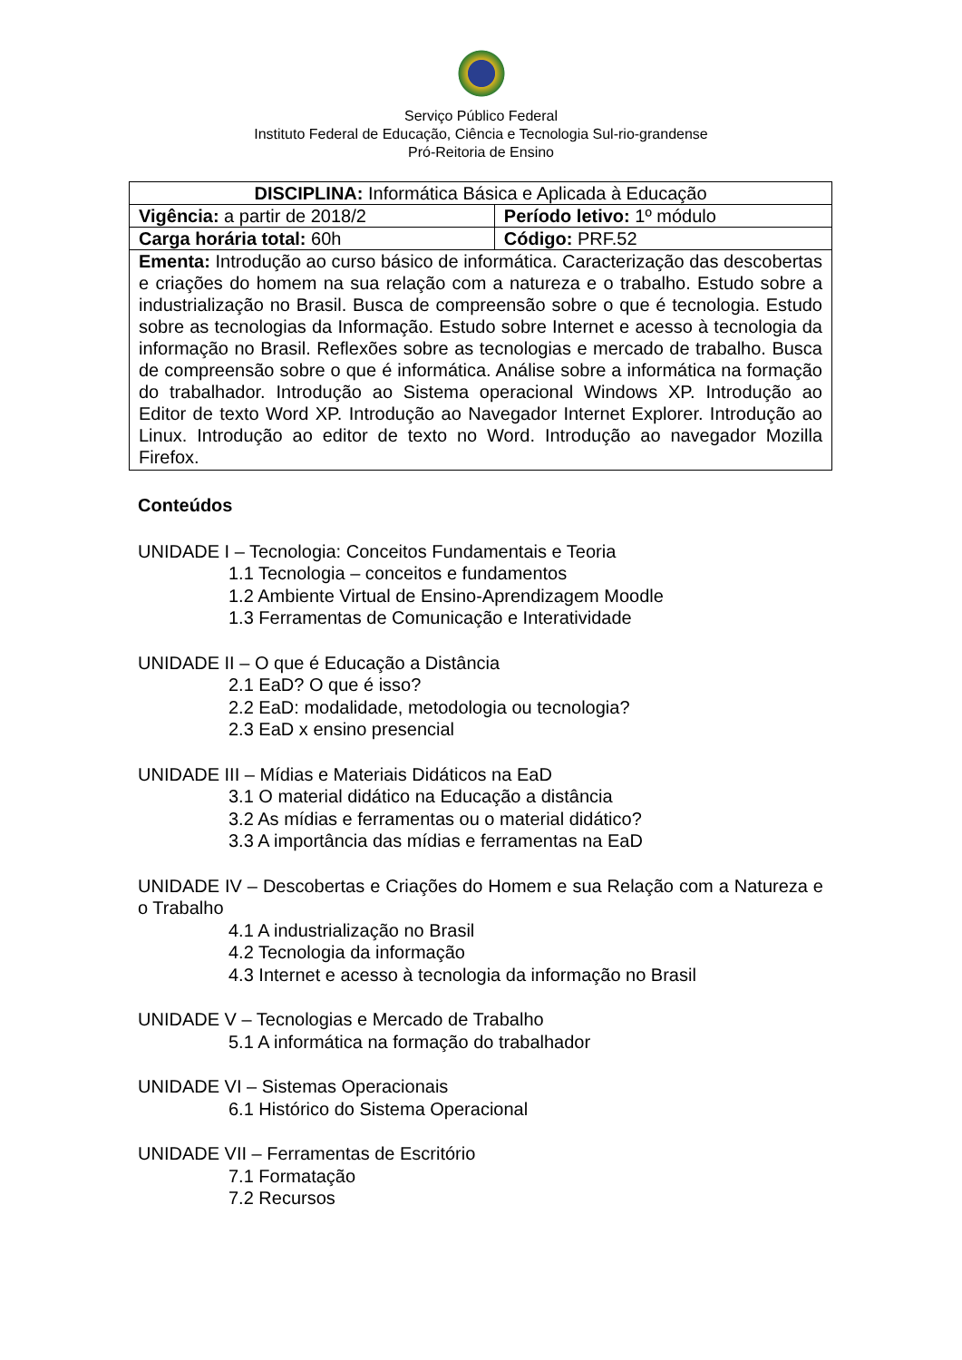Serviço Público Federal
Instituto Federal de Educação, Ciência e Tecnologia Sul-rio-grandense
Pró-Reitoria de Ensino
| DISCIPLINA: Informática Básica e Aplicada à Educação | |
| Vigência: a partir de 2018/2 | Período letivo: 1º módulo |
| Carga horária total: 60h | Código: PRF.52 |
| Ementa: Introdução ao curso básico de informática. Caracterização das descobertas e criações do homem na sua relação com a natureza e o trabalho. Estudo sobre a industrialização no Brasil. Busca de compreensão sobre o que é tecnologia. Estudo sobre as tecnologias da Informação. Estudo sobre Internet e acesso à tecnologia da informação no Brasil. Reflexões sobre as tecnologias e mercado de trabalho. Busca de compreensão sobre o que é informática. Análise sobre a informática na formação do trabalhador. Introdução ao Sistema operacional Windows XP. Introdução ao Editor de texto Word XP. Introdução ao Navegador Internet Explorer. Introdução ao Linux. Introdução ao editor de texto no Word. Introdução ao navegador Mozilla Firefox. | |
Conteúdos
UNIDADE I – Tecnologia: Conceitos Fundamentais e Teoria
1.1 Tecnologia – conceitos e fundamentos
1.2 Ambiente Virtual de Ensino-Aprendizagem Moodle
1.3 Ferramentas de Comunicação e Interatividade
UNIDADE II – O que é Educação a Distância
2.1 EaD? O que é isso?
2.2 EaD: modalidade, metodologia ou tecnologia?
2.3 EaD x ensino presencial
UNIDADE III – Mídias e Materiais Didáticos na EaD
3.1 O material didático na Educação a distância
3.2 As mídias e ferramentas ou o material didático?
3.3 A importância das mídias e ferramentas na EaD
UNIDADE IV – Descobertas e Criações do Homem e sua Relação com a Natureza e o Trabalho
4.1 A industrialização no Brasil
4.2 Tecnologia da informação
4.3 Internet e acesso à tecnologia da informação no Brasil
UNIDADE V – Tecnologias e Mercado de Trabalho
5.1 A informática na formação do trabalhador
UNIDADE VI – Sistemas Operacionais
6.1 Histórico do Sistema Operacional
UNIDADE VII – Ferramentas de Escritório
7.1 Formatação
7.2 Recursos